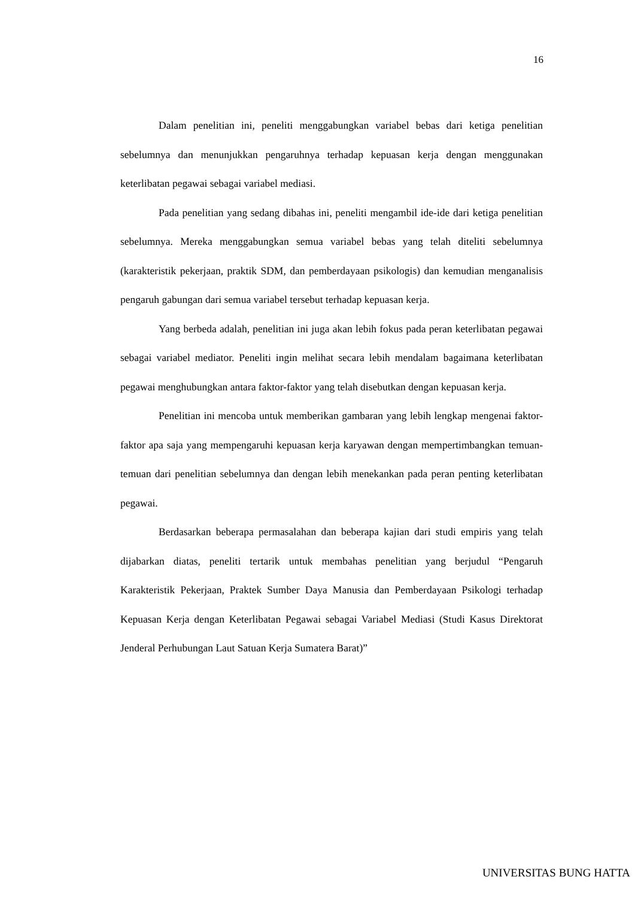16
Dalam penelitian ini, peneliti menggabungkan variabel bebas dari ketiga penelitian sebelumnya dan menunjukkan pengaruhnya terhadap kepuasan kerja dengan menggunakan keterlibatan pegawai sebagai variabel mediasi.
Pada penelitian yang sedang dibahas ini, peneliti mengambil ide-ide dari ketiga penelitian sebelumnya. Mereka menggabungkan semua variabel bebas yang telah diteliti sebelumnya (karakteristik pekerjaan, praktik SDM, dan pemberdayaan psikologis) dan kemudian menganalisis pengaruh gabungan dari semua variabel tersebut terhadap kepuasan kerja.
Yang berbeda adalah, penelitian ini juga akan lebih fokus pada peran keterlibatan pegawai sebagai variabel mediator. Peneliti ingin melihat secara lebih mendalam bagaimana keterlibatan pegawai menghubungkan antara faktor-faktor yang telah disebutkan dengan kepuasan kerja.
Penelitian ini mencoba untuk memberikan gambaran yang lebih lengkap mengenai faktor-faktor apa saja yang mempengaruhi kepuasan kerja karyawan dengan mempertimbangkan temuan-temuan dari penelitian sebelumnya dan dengan lebih menekankan pada peran penting keterlibatan pegawai.
Berdasarkan beberapa permasalahan dan beberapa kajian dari studi empiris yang telah dijabarkan diatas, peneliti tertarik untuk membahas penelitian yang berjudul “Pengaruh Karakteristik Pekerjaan, Praktek Sumber Daya Manusia dan Pemberdayaan Psikologi terhadap Kepuasan Kerja dengan Keterlibatan Pegawai sebagai Variabel Mediasi (Studi Kasus Direktorat Jenderal Perhubungan Laut Satuan Kerja Sumatera Barat)”
UNIVERSITAS BUNG HATTA